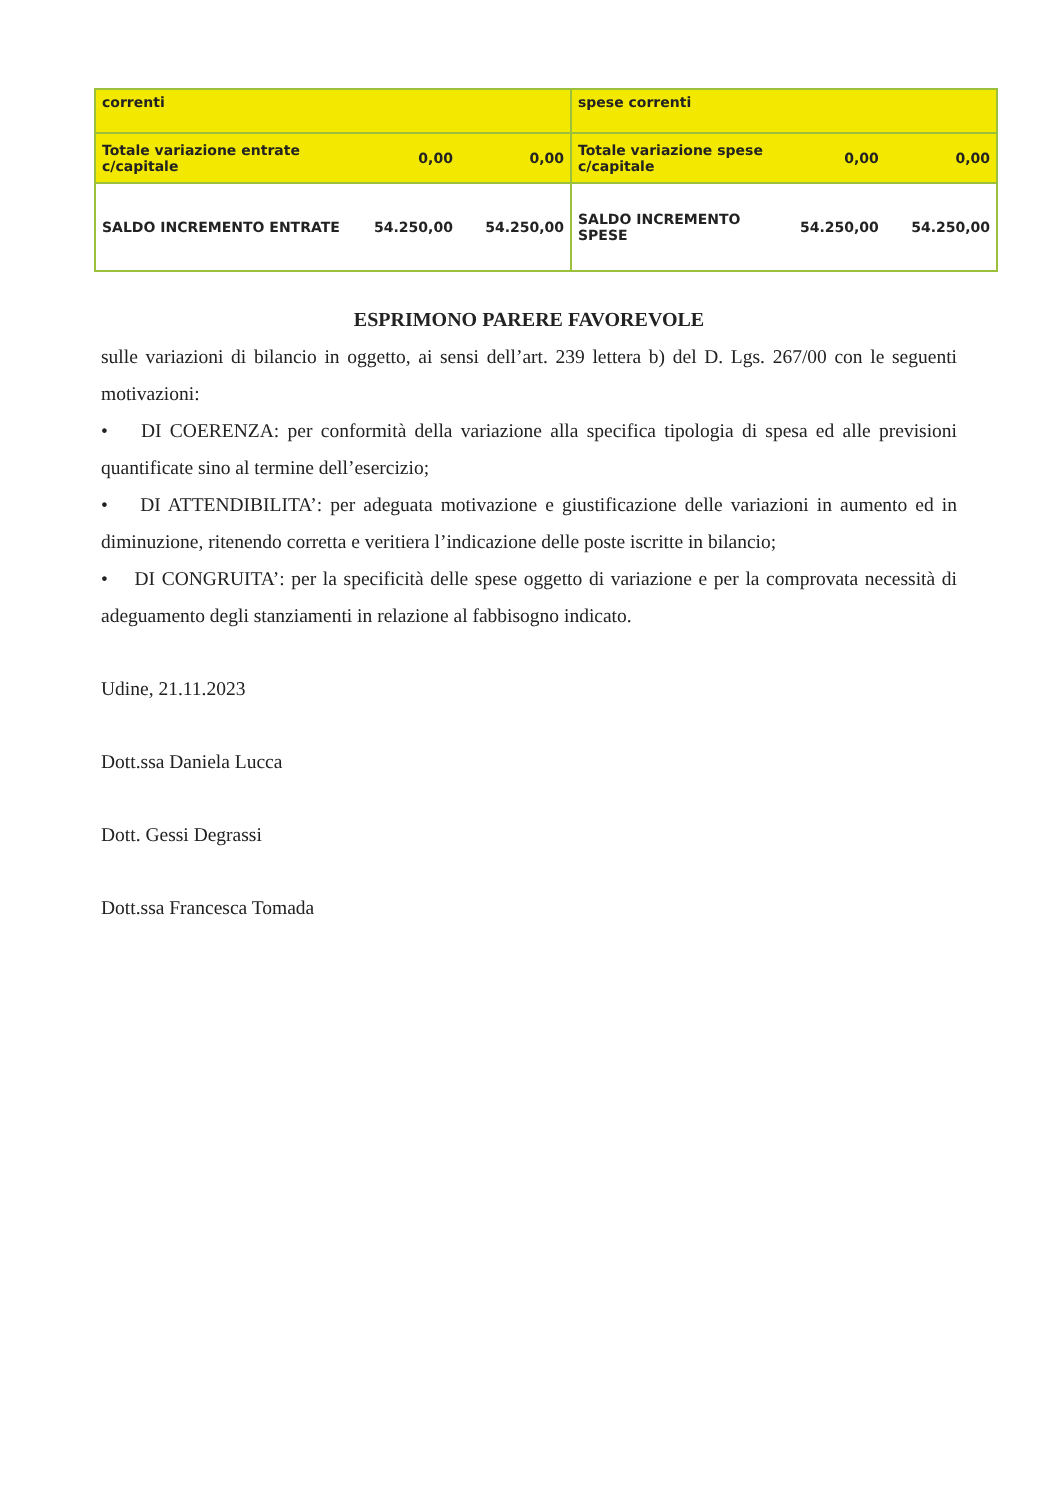| correnti | | | spese correnti | | |
| Totale variazione entrate c/capitale | 0,00 | 0,00 | Totale variazione spese c/capitale | 0,00 | 0,00 |
| SALDO INCREMENTO ENTRATE | 54.250,00 | 54.250,00 | SALDO INCREMENTO SPESE | 54.250,00 | 54.250,00 |
ESPRIMONO PARERE FAVOREVOLE
sulle variazioni di bilancio in oggetto, ai sensi dell’art. 239 lettera b) del D. Lgs. 267/00 con le seguenti motivazioni:
• DI COERENZA: per conformità della variazione alla specifica tipologia di spesa ed alle previsioni quantificate sino al termine dell’esercizio;
• DI ATTENDIBILITA’: per adeguata motivazione e giustificazione delle variazioni in aumento ed in diminuzione, ritenendo corretta e veritiera l’indicazione delle poste iscritte in bilancio;
• DI CONGRUITA’: per la specificità delle spese oggetto di variazione e per la comprovata necessità di adeguamento degli stanziamenti in relazione al fabbisogno indicato.
Udine, 21.11.2023
Dott.ssa Daniela Lucca
Dott. Gessi Degrassi
Dott.ssa Francesca Tomada